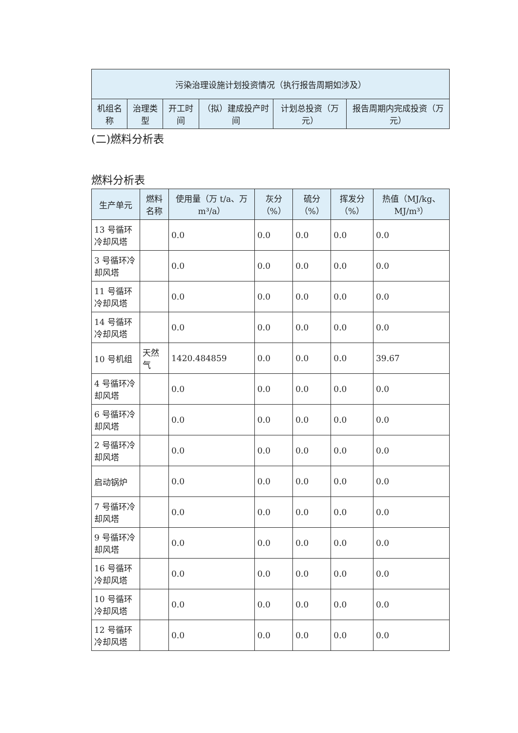| 污染治理设施计划投资情况（执行报告周期如涉及） | | | | | |
| --- | --- | --- | --- | --- | --- |
| 机组名称 | 治理类型 | 开工时间 | （拟）建成投产时间 | 计划总投资（万元） | 报告周期内完成投资（万元） |
(二)燃料分析表
燃料分析表
| 生产单元 | 燃料名称 | 使用量（万 t/a、万 m³/a） | 灰分（%） | 硫分（%） | 挥发分（%） | 热值（MJ/kg、MJ/m³） |
| --- | --- | --- | --- | --- | --- | --- |
| 13 号循环冷却风塔 | | 0.0 | 0.0 | 0.0 | 0.0 | 0.0 |
| 3 号循环冷却风塔 | | 0.0 | 0.0 | 0.0 | 0.0 | 0.0 |
| 11 号循环冷却风塔 | | 0.0 | 0.0 | 0.0 | 0.0 | 0.0 |
| 14 号循环冷却风塔 | | 0.0 | 0.0 | 0.0 | 0.0 | 0.0 |
| 10 号机组 | 天然气 | 1420.484859 | 0.0 | 0.0 | 0.0 | 39.67 |
| 4 号循环冷却风塔 | | 0.0 | 0.0 | 0.0 | 0.0 | 0.0 |
| 6 号循环冷却风塔 | | 0.0 | 0.0 | 0.0 | 0.0 | 0.0 |
| 2 号循环冷却风塔 | | 0.0 | 0.0 | 0.0 | 0.0 | 0.0 |
| 启动锅炉 | | 0.0 | 0.0 | 0.0 | 0.0 | 0.0 |
| 7 号循环冷却风塔 | | 0.0 | 0.0 | 0.0 | 0.0 | 0.0 |
| 9 号循环冷却风塔 | | 0.0 | 0.0 | 0.0 | 0.0 | 0.0 |
| 16 号循环冷却风塔 | | 0.0 | 0.0 | 0.0 | 0.0 | 0.0 |
| 10 号循环冷却风塔 | | 0.0 | 0.0 | 0.0 | 0.0 | 0.0 |
| 12 号循环冷却风塔 | | 0.0 | 0.0 | 0.0 | 0.0 | 0.0 |